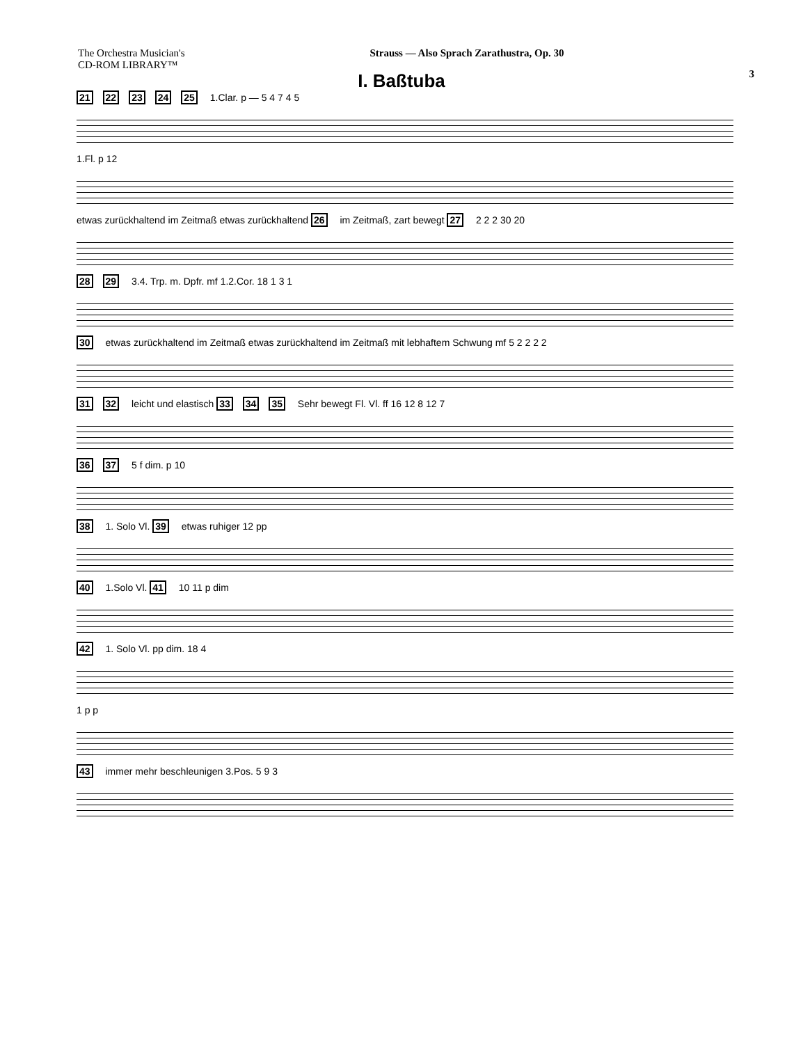The Orchestra Musician's
CD-ROM LIBRARY™
Strauss — Also Sprach Zarathustra, Op. 30
3
I. Baßtuba
21 22 23 24 25 1.Clar. p — 5 4 7 4 5
1.Fl. p 12
etwas zurückhaltend im Zeitmaß etwas zurückhaltend 26 im Zeitmaß, zart bewegt 27 2 2 2 30 20
28 29 3.4. Trp. m. Dpfr. mf 1.2.Cor. 18 1 3 1
30 etwas zurückhaltend im Zeitmaß etwas zurückhaltend im Zeitmaß mit lebhaftem Schwung mf 5 2 2 2 2
31 32 leicht und elastisch 33 34 35 Sehr bewegt Fl. Vl. ff 16 12 8 12 7
36 37 5 f dim. p 10
38 1. Solo Vl. 39 etwas ruhiger 12 pp
40 1.Solo Vl. 41 10 11 p dim
42 1. Solo Vl. pp dim. 18 4
1 p p
43 immer mehr beschleunigen 3.Pos. 5 9 3